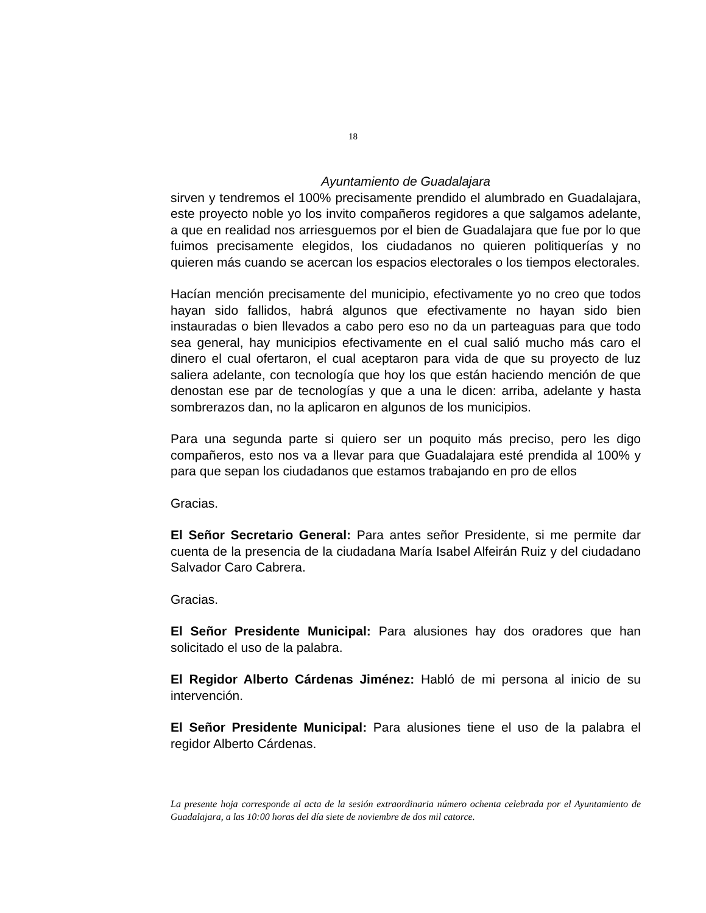18
Ayuntamiento de Guadalajara
sirven y tendremos el 100% precisamente prendido el alumbrado en Guadalajara, este proyecto noble yo los invito compañeros regidores a que salgamos adelante, a que en realidad nos arriesguemos por el bien de Guadalajara que fue por lo que fuimos precisamente elegidos, los ciudadanos no quieren politiquerías y no quieren más cuando se acercan los espacios electorales o los tiempos electorales.
Hacían mención precisamente del municipio, efectivamente yo no creo que todos hayan sido fallidos, habrá algunos que efectivamente no hayan sido bien instauradas o bien llevados a cabo pero eso no da un parteaguas para que todo sea general, hay municipios efectivamente en el cual salió mucho más caro el dinero el cual ofertaron, el cual aceptaron para vida de que su proyecto de luz saliera adelante, con tecnología que hoy los que están haciendo mención de que denostan ese par de tecnologías y que a una le dicen: arriba, adelante y hasta sombrerazos dan, no la aplicaron en algunos de los municipios.
Para una segunda parte si quiero ser un poquito más preciso, pero les digo compañeros, esto nos va a llevar para que Guadalajara esté prendida al 100% y para que sepan los ciudadanos que estamos trabajando en pro de ellos
Gracias.
El Señor Secretario General: Para antes señor Presidente, si me permite dar cuenta de la presencia de la ciudadana María Isabel Alfeirán Ruiz y del ciudadano Salvador Caro Cabrera.
Gracias.
El Señor Presidente Municipal: Para alusiones hay dos oradores que han solicitado el uso de la palabra.
El Regidor Alberto Cárdenas Jiménez: Habló de mi persona al inicio de su intervención.
El Señor Presidente Municipal: Para alusiones tiene el uso de la palabra el regidor Alberto Cárdenas.
La presente hoja corresponde al acta de la sesión extraordinaria número ochenta celebrada por el Ayuntamiento de Guadalajara, a las 10:00 horas del día siete de noviembre de dos mil catorce.